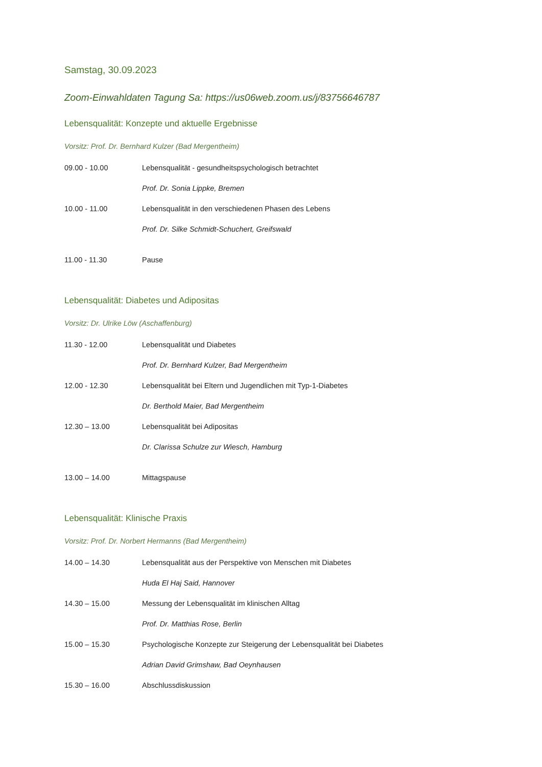Samstag, 30.09.2023
Zoom-Einwahldaten Tagung Sa: https://us06web.zoom.us/j/83756646787
Lebensqualität: Konzepte und aktuelle Ergebnisse
Vorsitz: Prof. Dr. Bernhard Kulzer (Bad Mergentheim)
09.00 - 10.00 Lebensqualität - gesundheitspsychologisch betrachtet
Prof. Dr. Sonia Lippke, Bremen
10.00 - 11.00 Lebensqualität in den verschiedenen Phasen des Lebens
Prof. Dr. Silke Schmidt-Schuchert, Greifswald
11.00 - 11.30 Pause
Lebensqualität: Diabetes und Adipositas
Vorsitz: Dr. Ulrike Löw (Aschaffenburg)
11.30 - 12.00 Lebensqualität und Diabetes
Prof. Dr. Bernhard Kulzer, Bad Mergentheim
12.00 - 12.30 Lebensqualität bei Eltern und Jugendlichen mit Typ-1-Diabetes
Dr. Berthold Maier, Bad Mergentheim
12.30 – 13.00 Lebensqualität bei Adipositas
Dr. Clarissa Schulze zur Wiesch, Hamburg
13.00 – 14.00 Mittagspause
Lebensqualität: Klinische Praxis
Vorsitz: Prof. Dr. Norbert Hermanns (Bad Mergentheim)
14.00 – 14.30 Lebensqualität aus der Perspektive von Menschen mit Diabetes
Huda El Haj Said, Hannover
14.30 – 15.00 Messung der Lebensqualität im klinischen Alltag
Prof. Dr. Matthias Rose, Berlin
15.00 – 15.30 Psychologische Konzepte zur Steigerung der Lebensqualität bei Diabetes
Adrian David Grimshaw, Bad Oeynhausen
15.30 – 16.00 Abschlussdiskussion